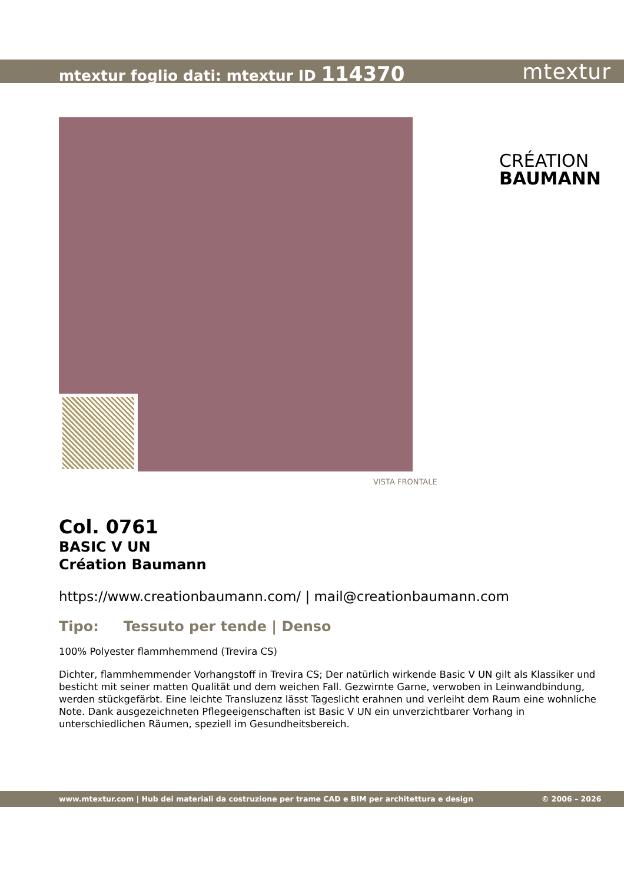mtextur foglio dati: mtextur ID 114370 mtextur
CRÉATION
BAUMANN
VISTA FRONTALE
Col. 0761
BASIC V UN
Création Baumann
https://www.creationbaumann.com/ | mail@creationbaumann.com
Tipo: Tessuto per tende | Denso
100% Polyester flammhemmend (Trevira CS)
Dichter, flammhemmender Vorhangstoff in Trevira CS; Der natürlich wirkende Basic V UN gilt als Klassiker und besticht mit seiner matten Qualität und dem weichen Fall. Gezwirnte Garne, verwoben in Leinwandbindung, werden stückgefärbt. Eine leichte Transluzenz lässt Tageslicht erahnen und verleiht dem Raum eine wohnliche Note. Dank ausgezeichneten Pflegeeigenschaften ist Basic V UN ein unverzichtbarer Vorhang in unterschiedlichen Räumen, speziell im Gesundheitsbereich.
www.mtextur.com | Hub dei materiali da costruzione per trame CAD e BIM per architettura e design © 2006 – 2026